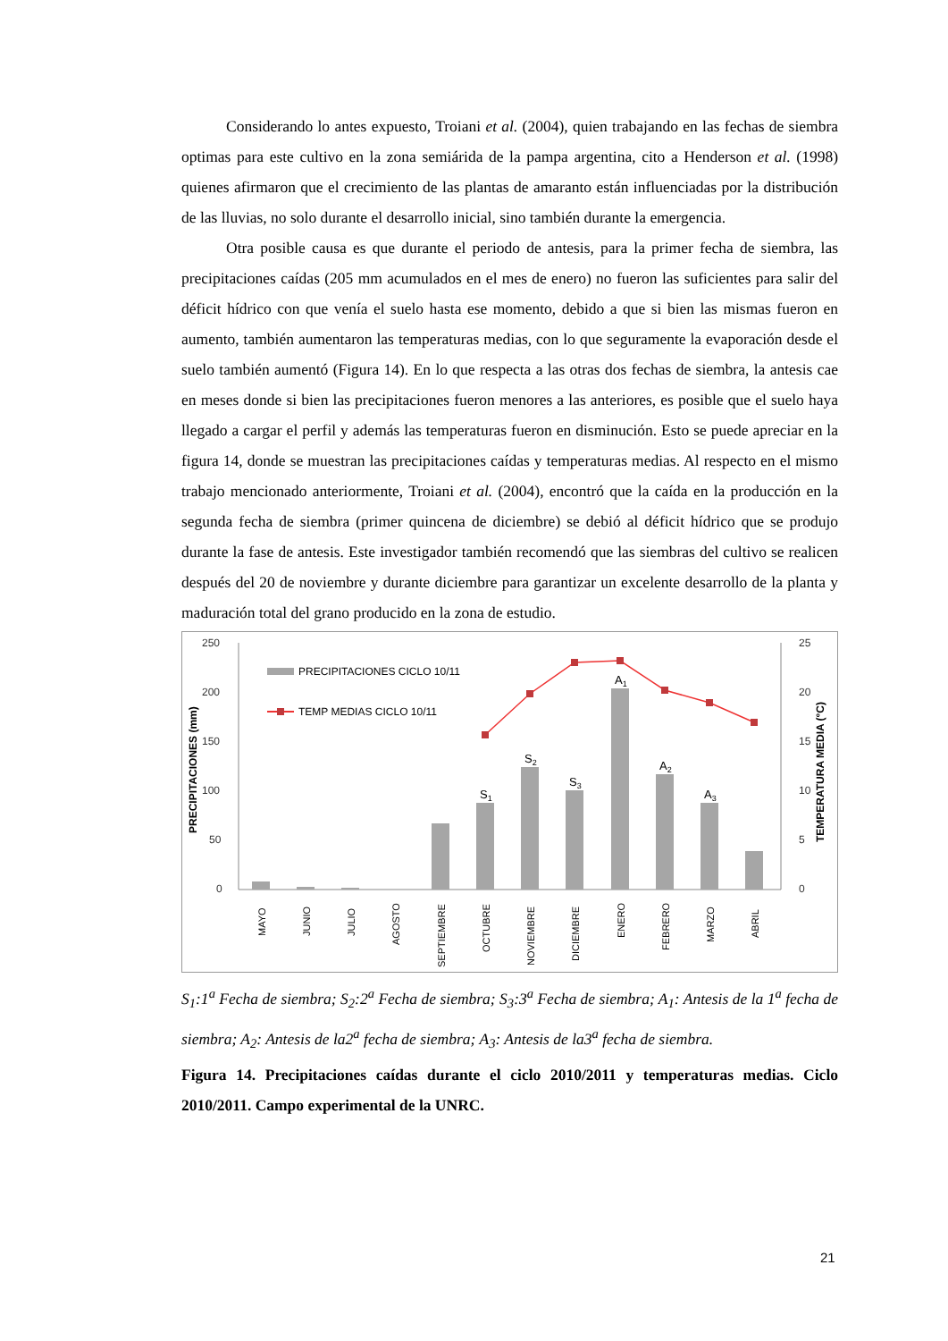Considerando lo antes expuesto, Troiani et al. (2004), quien trabajando en las fechas de siembra optimas para este cultivo en la zona semiárida de la pampa argentina, cito a Henderson et al. (1998) quienes afirmaron que el crecimiento de las plantas de amaranto están influenciadas por la distribución de las lluvias, no solo durante el desarrollo inicial, sino también durante la emergencia.
Otra posible causa es que durante el periodo de antesis, para la primer fecha de siembra, las precipitaciones caídas (205 mm acumulados en el mes de enero) no fueron las suficientes para salir del déficit hídrico con que venía el suelo hasta ese momento, debido a que si bien las mismas fueron en aumento, también aumentaron las temperaturas medias, con lo que seguramente la evaporación desde el suelo también aumentó (Figura 14). En lo que respecta a las otras dos fechas de siembra, la antesis cae en meses donde si bien las precipitaciones fueron menores a las anteriores, es posible que el suelo haya llegado a cargar el perfil y además las temperaturas fueron en disminución. Esto se puede apreciar en la figura 14, donde se muestran las precipitaciones caídas y temperaturas medias. Al respecto en el mismo trabajo mencionado anteriormente, Troiani et al. (2004), encontró que la caída en la producción en la segunda fecha de siembra (primer quincena de diciembre) se debió al déficit hídrico que se produjo durante la fase de antesis. Este investigador también recomendó que las siembras del cultivo se realicen después del 20 de noviembre y durante diciembre para garantizar un excelente desarrollo de la planta y maduración total del grano producido en la zona de estudio.
250
200
150
100
50
0
25
20
15
10
5
0
PRECIPITACIONES (mm)
TEMPERATURA MEDIA (°C)
PRECIPITACIONES CICLO 10/11
TEMP MEDIAS CICLO 10/11
S1
S2
S3
A1
A2
A3
MAYO
JUNIO
JULIO
AGOSTO
SEPTIEMBRE
OCTUBRE
NOVIEMBRE
DICIEMBRE
ENERO
FEBRERO
MARZO
ABRIL
S<sub>1</sub>:1<sup>a</sup> Fecha de siembra; S<sub>2</sub>:2<sup>a</sup> Fecha de siembra; S<sub>3</sub>:3<sup>a</sup> Fecha de siembra; A<sub>1</sub>: Antesis de la 1<sup>a</sup> fecha de siembra; A<sub>2</sub>: Antesis de la2<sup>a</sup> fecha de siembra; A<sub>3</sub>: Antesis de la3<sup>a</sup> fecha de siembra.
Figura 14. Precipitaciones caídas durante el ciclo 2010/2011 y temperaturas medias. Ciclo 2010/2011. Campo experimental de la UNRC.
21